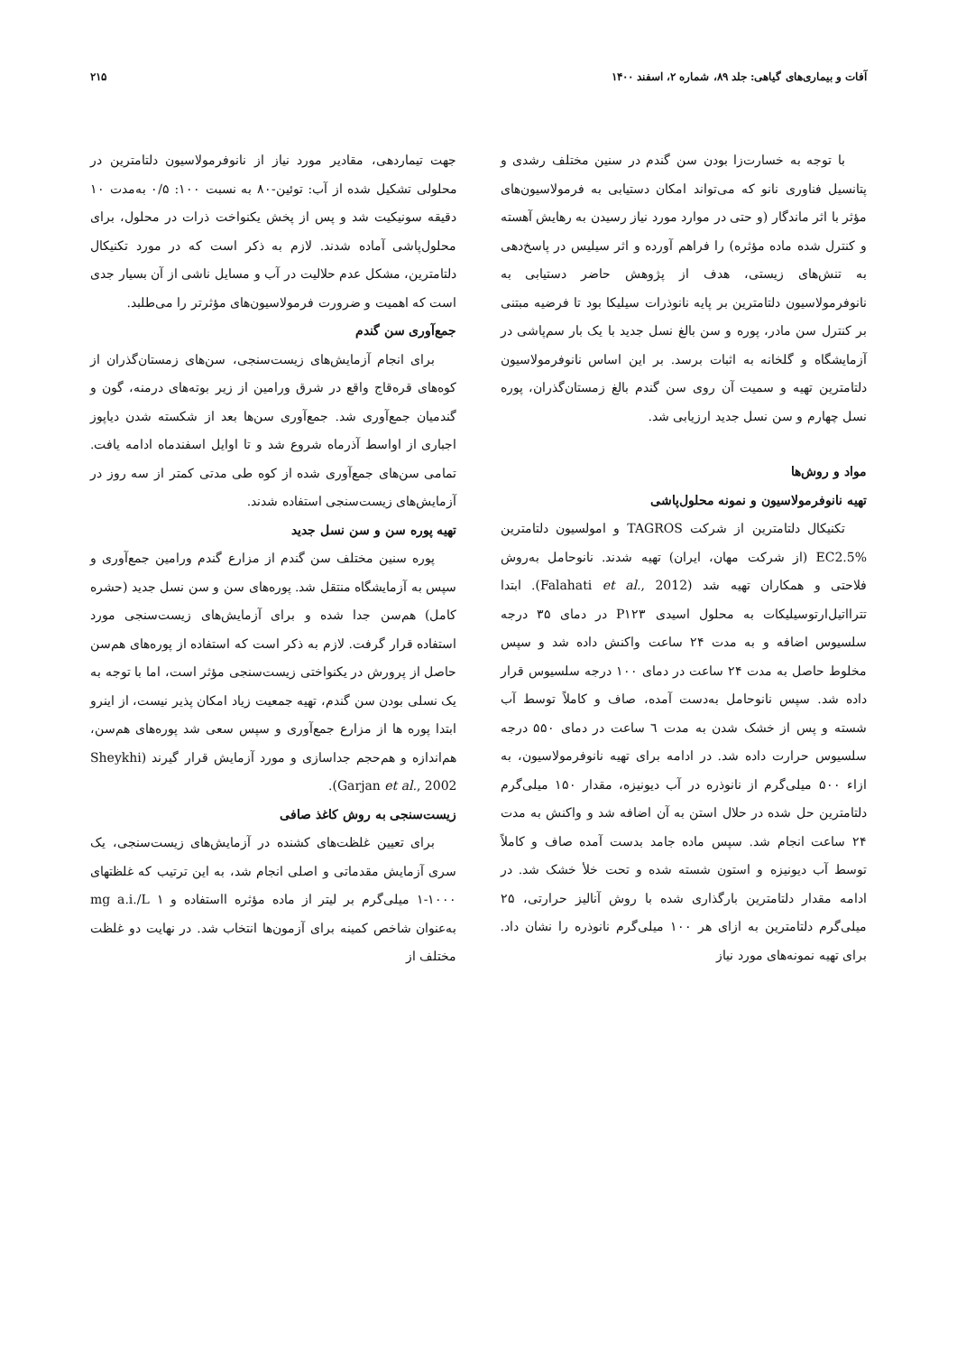آفات و بیماری‌های گیاهی: جلد ۸۹، شماره ۲، اسفند ۱۴۰۰ ۲۱۵
با توجه به خسارت‌زا بودن سن گندم در سنین مختلف رشدی و پتانسیل فناوری نانو که می‌تواند امکان دستیابی به فرمولاسیون‌های مؤثر با اثر ماندگار (و حتی در موارد مورد نیاز رسیدن به رهایش آهسته و کنترل شده ماده مؤثره) را فراهم آورده و اثر سیلیس در پاسخ‌دهی به تنش‌های زیستی، هدف از پژوهش حاضر دستیابی به نانوفرمولاسیون دلتامترین بر پایه نانوذرات سیلیکا بود تا فرضیه مبتنی بر کنترل سن مادر، پوره و سن بالغ نسل جدید با یک بار سم‌پاشی در آزمایشگاه و گلخانه به اثبات برسد. بر این اساس نانوفرمولاسیون دلتامترین تهیه و سمیت آن روی سن گندم بالغ زمستان‌گذران، پوره نسل چهارم و سن نسل جدید ارزیابی شد.
مواد و روش‌ها
تهیه نانوفرمولاسیون و نمونه محلول‌پاشی
تکنیکال دلتامترین از شرکت TAGROS و امولسیون دلتامترین EC2.5% (از شرکت مهان، ایران) تهیه شدند. نانوحامل به‌روش فلاحتی و همکاران تهیه شد (Falahati et al., 2012). ابتدا تترااتیل‌ارتوسیلیکات به محلول اسیدی P۱۲۳ در دمای ۳۵ درجه سلسیوس اضافه و به مدت ۲۴ ساعت واکنش داده شد و سپس مخلوط حاصل به مدت ۲۴ ساعت در دمای ۱۰۰ درجه سلسیوس قرار داده شد. سپس نانوحامل به‌دست آمده، صاف و کاملاً توسط آب شسته و پس از خشک شدن به مدت ٦ ساعت در دمای ۵۵۰ درجه سلسیوس حرارت داده شد. در ادامه برای تهیه نانوفرمولاسیون، به ازاء ۵۰۰ میلی‌گرم از نانوذره در آب دیونیزه، مقدار ۱۵۰ میلی‌گرم دلتامترین حل شده در حلال استن به آن اضافه شد و واکنش به مدت ۲۴ ساعت انجام شد. سپس ماده جامد بدست آمده صاف و کاملاً توسط آب دیونیزه و استون شسته شده و تحت خلأ خشک شد. در ادامه مقدار دلتامترین بارگذاری شده با روش آنالیز حرارتی، ۲۵ میلی‌گرم دلتامترین به ازای هر ۱۰۰ میلی‌گرم نانوذره را نشان داد. برای تهیه نمونه‌های مورد نیاز
جهت تیماردهی، مقادیر مورد نیاز از نانوفرمولاسیون دلتامترین در محلولی تشکیل شده از آب: توئین-۸۰ به نسبت ۱۰۰: ۰/۵ به‌مدت ۱۰ دقیقه سونیکیت شد و پس از پخش یکنواخت ذرات در محلول، برای محلول‌پاشی آماده شدند. لازم به ذکر است که در مورد تکنیکال دلتامترین، مشکل عدم حلالیت در آب و مسایل ناشی از آن بسیار جدی است که اهمیت و ضرورت فرمولاسیون‌های مؤثرتر را می‌طلبد.
جمع‌آوری سن گندم
برای انجام آزمایش‌های زیست‌سنجی، سن‌های زمستان‌گذران از کوه‌های قره‌قاج واقع در شرق ورامین از زیر بوته‌های درمنه، گون و گندمیان جمع‌آوری شد. جمع‌آوری سن‌ها بعد از شکسته شدن دیاپوز اجباری از اواسط آذرماه شروع شد و تا اوایل اسفندماه ادامه یافت. تمامی سن‌های جمع‌آوری شده از کوه طی مدتی کمتر از سه روز در آزمایش‌های زیست‌سنجی استفاده شدند.
تهیه پوره سن و سن نسل جدید
پوره سنین مختلف سن گندم از مزارع گندم ورامین جمع‌آوری و سپس به آزمایشگاه منتقل شد. پوره‌های سن و سن نسل جدید (حشره کامل) هم‌سن جدا شده و برای آزمایش‌های زیست‌سنجی مورد استفاده قرار گرفت. لازم به ذکر است که استفاده از پوره‌های هم‌سن حاصل از پرورش در یکنواختی زیست‌سنجی مؤثر است، اما با توجه به یک نسلی بودن سن گندم، تهیه جمعیت زیاد امکان پذیر نیست، از اینرو ابتدا پوره ها از مزارع جمع‌آوری و سپس سعی شد پوره‌های هم‌سن، هم‌اندازه و هم‌حجم جداسازی و مورد آزمایش قرار گیرند (Sheykhi Garjan et al., 2002).
زیست‌سنجی به روش کاغذ صافی
برای تعیین غلظت‌های کشنده در آزمایش‌های زیست‌سنجی، یک سری آزمایش مقدماتی و اصلی انجام شد، به این ترتیب که غلظتهای ۱۰۰۰-۱ میلی‌گرم بر لیتر از ماده مؤثره ااستفاده و mg a.i./L ۱ به‌عنوان شاخص کمینه برای آزمون‌ها انتخاب شد. در نهایت دو غلظت مختلف از